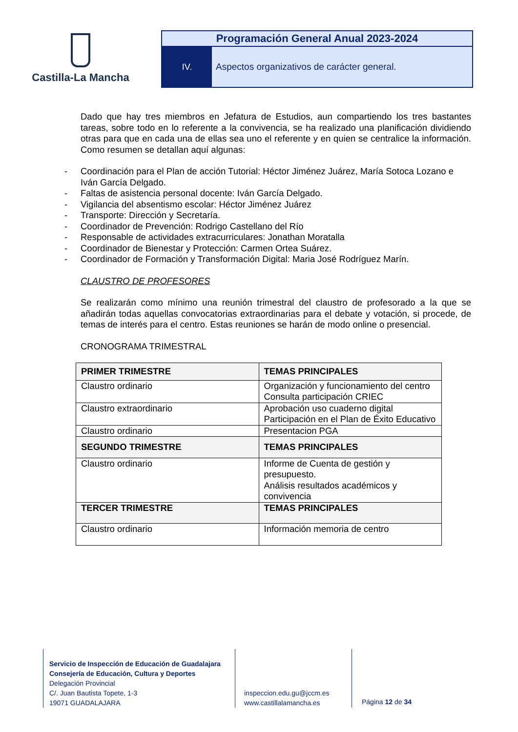Castilla-La Mancha
Programación General Anual 2023-2024
IV. Aspectos organizativos de carácter general.
Dado que hay tres miembros en Jefatura de Estudios, aun compartiendo los tres bastantes tareas, sobre todo en lo referente a la convivencia, se ha realizado una planificación dividiendo otras para que en cada una de ellas sea uno el referente y en quien se centralice la información. Como resumen se detallan aquí algunas:
- Coordinación para el Plan de acción Tutorial: Héctor Jiménez Juárez, María Sotoca Lozano e Iván García Delgado.
- Faltas de asistencia personal docente: Iván García Delgado.
- Vigilancia del absentismo escolar: Héctor Jiménez Juárez
- Transporte: Dirección y Secretaría.
- Coordinador de Prevención: Rodrigo Castellano del Río
- Responsable de actividades extracurriculares: Jonathan Moratalla
- Coordinador de Bienestar y Protección: Carmen Ortea Suárez.
- Coordinador de Formación y Transformación Digital: Maria José Rodríguez Marín.
CLAUSTRO DE PROFESORES
Se realizarán como mínimo una reunión trimestral del claustro de profesorado a la que se añadirán todas aquellas convocatorias extraordinarias para el debate y votación, si procede, de temas de interés para el centro. Estas reuniones se harán de modo online o presencial.
CRONOGRAMA TRIMESTRAL
| PRIMER TRIMESTRE | TEMAS PRINCIPALES |
| --- | --- |
| Claustro ordinario | Organización y funcionamiento del centro Consulta participación CRIEC |
| Claustro extraordinario | Aprobación uso cuaderno digital Participación en el Plan de Éxito Educativo |
| Claustro ordinario | Presentacion PGA |
| SEGUNDO TRIMESTRE | TEMAS PRINCIPALES |
| Claustro ordinario | Informe de Cuenta de gestión y presupuesto. Análisis resultados académicos y convivencia |
| TERCER TRIMESTRE | TEMAS PRINCIPALES |
| Claustro ordinario | Información memoria de centro |
Servicio de Inspección de Educación de Guadalajara
Consejería de Educación, Cultura y Deportes
Delegación Provincial
C/. Juan Bautista Topete, 1-3
19071 GUADALAJARA
inspeccion.edu.gu@jccm.es
www.castillalamancha.es
Página 12 de 34